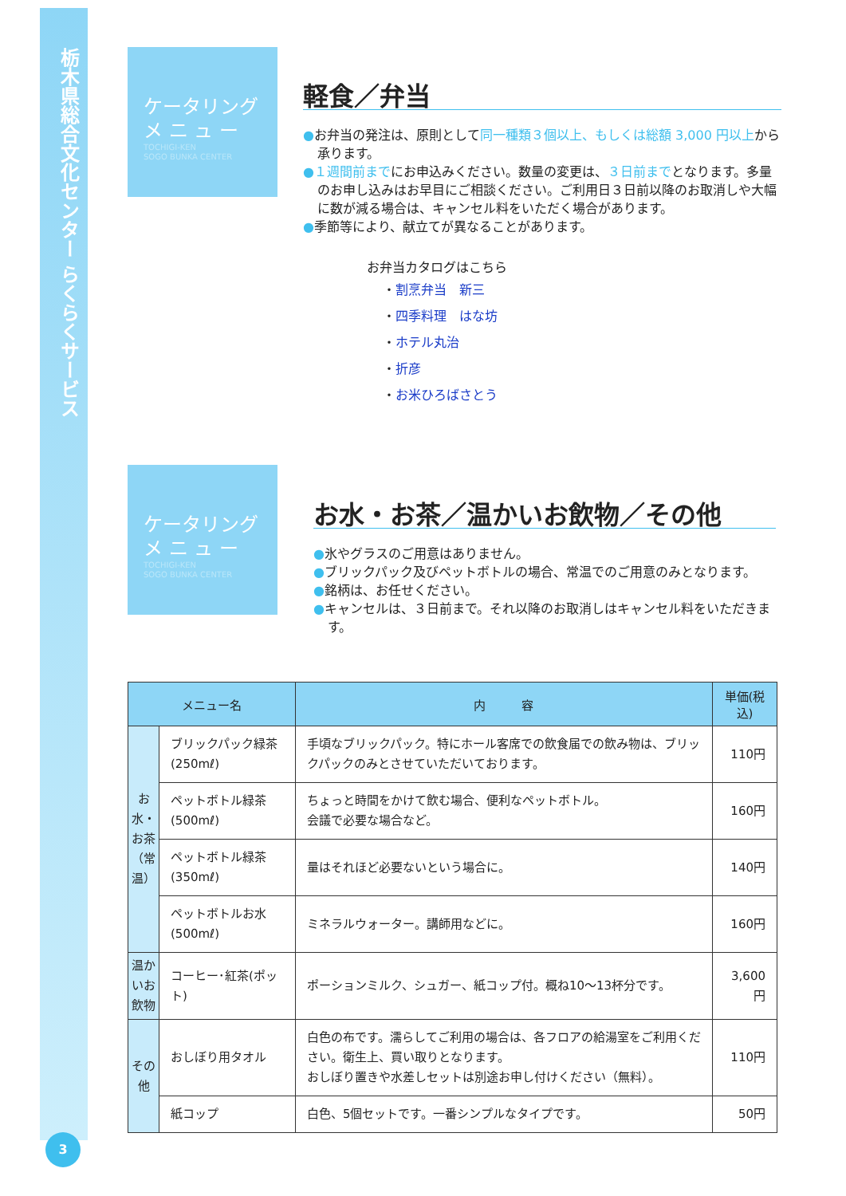栃木県総合文化センター らくらくサービス
3
ケータリング
メ ニ ュ ー
TOCHIGI-KEN
SOGO BUNKA CENTER
軽食／弁当
●お弁当の発注は、原則として同一種類３個以上、もしくは総額 3,000 円以上から承ります。
●１週間前までにお申込みください。数量の変更は、３日前までとなります。多量のお申し込みはお早目にご相談ください。ご利用日３日前以降のお取消しや大幅に数が減る場合は、キャンセル料をいただく場合があります。
●季節等により、献立てが異なることがあります。
お弁当カタログはこちら
・割烹弁当　新三
・四季料理　はな坊
・ホテル丸治
・折彦
・お米ひろばさとう
ケータリング
メ ニ ュ ー
TOCHIGI-KEN
SOGO BUNKA CENTER
お水・お茶／温かいお飲物／その他
●氷やグラスのご用意はありません。
●ブリックパック及びペットボトルの場合、常温でのご用意のみとなります。
●銘柄は、お任せください。
●キャンセルは、３日前まで。それ以降のお取消しはキャンセル料をいただきます。
| メニュー名 | | 内 容 | 単価(税込) |
| --- | --- | --- | --- |
| お水・お茶（常温） | ブリックパック緑茶(250mℓ) | 手頃なブリックパック。特にホール客席での飲食届での飲み物は、ブリックパックのみとさせていただいております。 | 110円 |
| | ペットボトル緑茶(500mℓ) | ちょっと時間をかけて飲む場合、便利なペットボトル。 会議で必要な場合など。 | 160円 |
| | ペットボトル緑茶(350mℓ) | 量はそれほど必要ないという場合に。 | 140円 |
| | ペットボトルお水(500mℓ) | ミネラルウォーター。講師用などに。 | 160円 |
| 温かいお飲物 | コーヒー･紅茶(ポット) | ポーションミルク、シュガー、紙コップ付。概ね10～13杯分です。 | 3,600円 |
| その他 | おしぼり用タオル | 白色の布です。濡らしてご利用の場合は、各フロアの給湯室をご利用ください。衛生上、買い取りとなります。 おしぼり置きや水差しセットは別途お申し付けください（無料）。 | 110円 |
| | 紙コップ | 白色、5個セットです。一番シンプルなタイプです。 | 50円 |